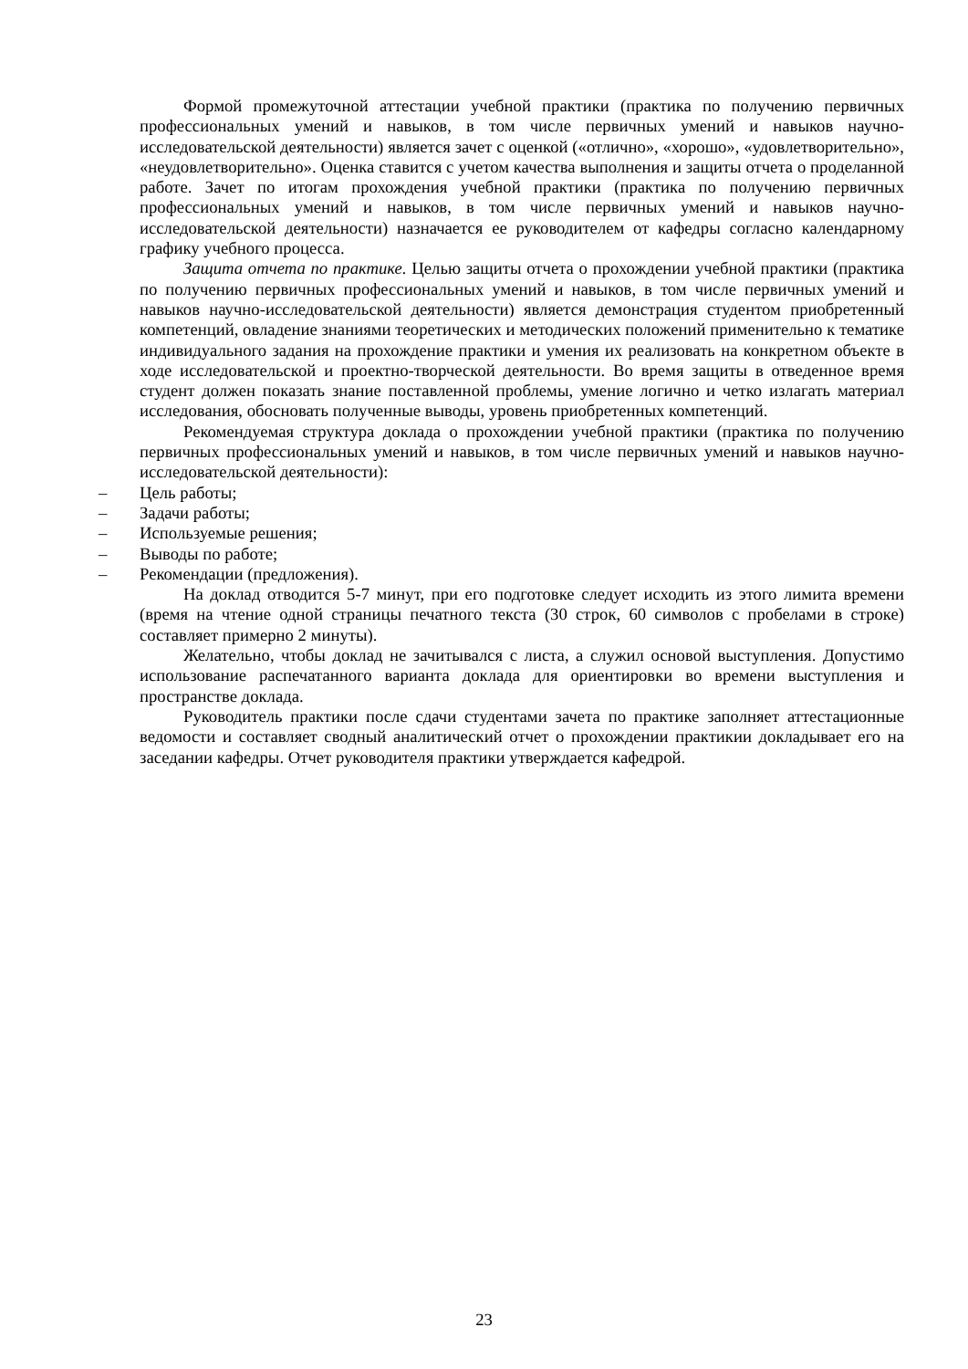Формой промежуточной аттестации учебной практики (практика по получению первичных профессиональных умений и навыков, в том числе первичных умений и навыков научно-исследовательской деятельности) является зачет с оценкой («отлично», «хорошо», «удовлетворительно», «неудовлетворительно». Оценка ставится с учетом качества выполнения и защиты отчета о проделанной работе. Зачет по итогам прохождения учебной практики (практика по получению первичных профессиональных умений и навыков, в том числе первичных умений и навыков научно-исследовательской деятельности) назначается ее руководителем от кафедры согласно календарному графику учебного процесса.
Защита отчета по практике. Целью защиты отчета о прохождении учебной практики (практика по получению первичных профессиональных умений и навыков, в том числе первичных умений и навыков научно-исследовательской деятельности) является демонстрация студентом приобретенный компетенций, овладение знаниями теоретических и методических положений применительно к тематике индивидуального задания на прохождение практики и умения их реализовать на конкретном объекте в ходе исследовательской и проектно-творческой деятельности. Во время защиты в отведенное время студент должен показать знание поставленной проблемы, умение логично и четко излагать материал исследования, обосновать полученные выводы, уровень приобретенных компетенций.
Рекомендуемая структура доклада о прохождении учебной практики (практика по получению первичных профессиональных умений и навыков, в том числе первичных умений и навыков научно-исследовательской деятельности):
– Цель работы;
– Задачи работы;
– Используемые решения;
– Выводы по работе;
– Рекомендации (предложения).
На доклад отводится 5-7 минут, при его подготовке следует исходить из этого лимита времени (время на чтение одной страницы печатного текста (30 строк, 60 символов с пробелами в строке) составляет примерно 2 минуты).
Желательно, чтобы доклад не зачитывался с листа, а служил основой выступления. Допустимо использование распечатанного варианта доклада для ориентировки во времени выступления и пространстве доклада.
Руководитель практики после сдачи студентами зачета по практике заполняет аттестационные ведомости и составляет сводный аналитический отчет о прохождении практикии докладывает его на заседании кафедры. Отчет руководителя практики утверждается кафедрой.
23